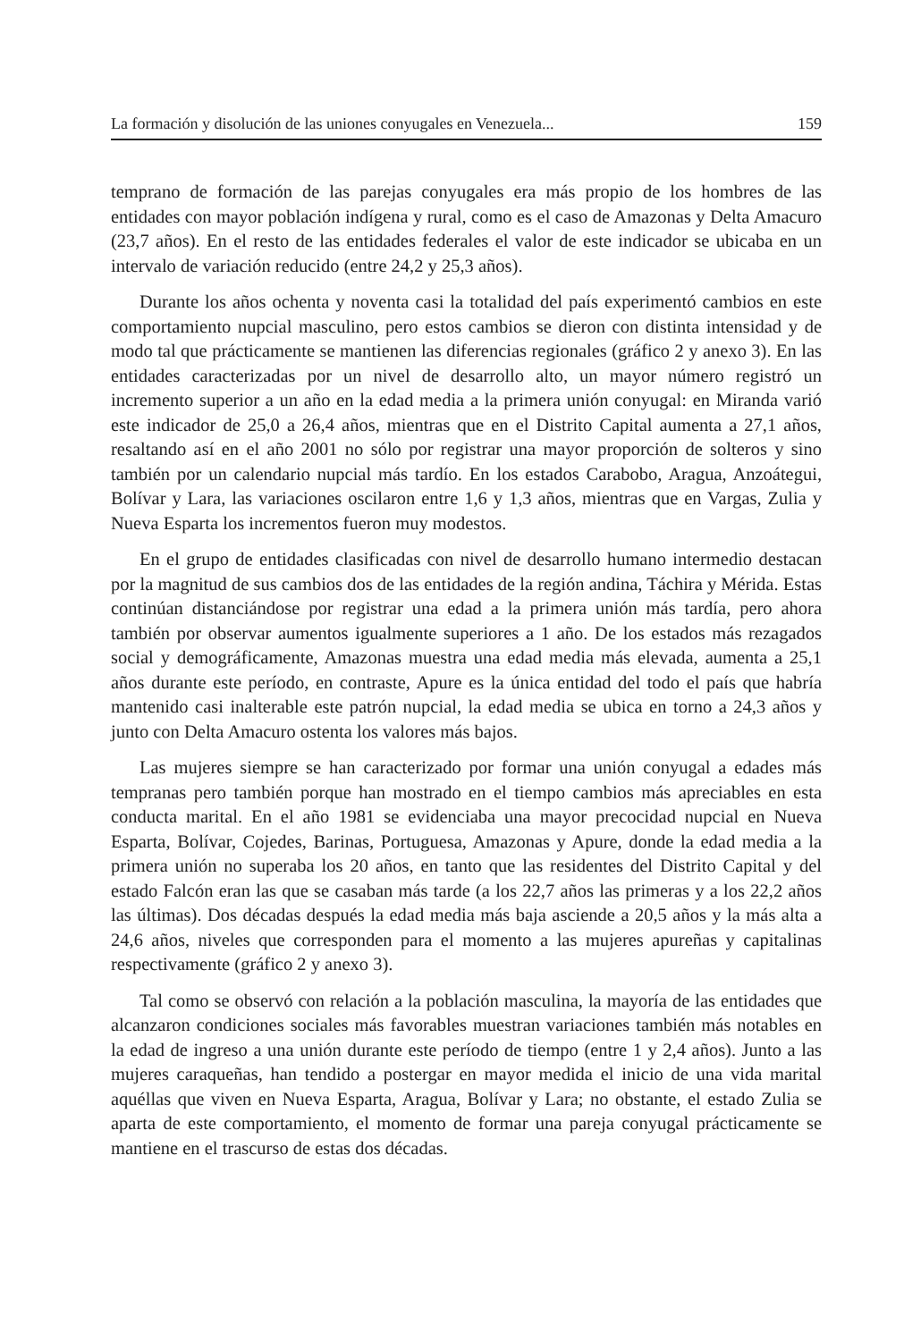La formación y disolución de las uniones conyugales en Venezuela... 159
temprano de formación de las parejas conyugales era más propio de los hombres de las entidades con mayor población indígena y rural, como es el caso de Amazonas y Delta Amacuro (23,7 años). En el resto de las entidades federales el valor de este indicador se ubicaba en un intervalo de variación reducido (entre 24,2 y 25,3 años).
Durante los años ochenta y noventa casi la totalidad del país experimentó cambios en este comportamiento nupcial masculino, pero estos cambios se dieron con distinta intensidad y de modo tal que prácticamente se mantienen las diferencias regionales (gráfico 2 y anexo 3). En las entidades caracterizadas por un nivel de desarrollo alto, un mayor número registró un incremento superior a un año en la edad media a la primera unión conyugal: en Miranda varió este indicador de 25,0 a 26,4 años, mientras que en el Distrito Capital aumenta a 27,1 años, resaltando así en el año 2001 no sólo por registrar una mayor proporción de solteros y sino también por un calendario nupcial más tardío. En los estados Carabobo, Aragua, Anzoátegui, Bolívar y Lara, las variaciones oscilaron entre 1,6 y 1,3 años, mientras que en Vargas, Zulia y Nueva Esparta los incrementos fueron muy modestos.
En el grupo de entidades clasificadas con nivel de desarrollo humano intermedio destacan por la magnitud de sus cambios dos de las entidades de la región andina, Táchira y Mérida. Estas continúan distanciándose por registrar una edad a la primera unión más tardía, pero ahora también por observar aumentos igualmente superiores a 1 año. De los estados más rezagados social y demográficamente, Amazonas muestra una edad media más elevada, aumenta a 25,1 años durante este período, en contraste, Apure es la única entidad del todo el país que habría mantenido casi inalterable este patrón nupcial, la edad media se ubica en torno a 24,3 años y junto con Delta Amacuro ostenta los valores más bajos.
Las mujeres siempre se han caracterizado por formar una unión conyugal a edades más tempranas pero también porque han mostrado en el tiempo cambios más apreciables en esta conducta marital. En el año 1981 se evidenciaba una mayor precocidad nupcial en Nueva Esparta, Bolívar, Cojedes, Barinas, Portuguesa, Amazonas y Apure, donde la edad media a la primera unión no superaba los 20 años, en tanto que las residentes del Distrito Capital y del estado Falcón eran las que se casaban más tarde (a los 22,7 años las primeras y a los 22,2 años las últimas). Dos décadas después la edad media más baja asciende a 20,5 años y la más alta a 24,6 años, niveles que corresponden para el momento a las mujeres apureñas y capitalinas respectivamente (gráfico 2 y anexo 3).
Tal como se observó con relación a la población masculina, la mayoría de las entidades que alcanzaron condiciones sociales más favorables muestran variaciones también más notables en la edad de ingreso a una unión durante este período de tiempo (entre 1 y 2,4 años). Junto a las mujeres caraqueñas, han tendido a postergar en mayor medida el inicio de una vida marital aquéllas que viven en Nueva Esparta, Aragua, Bolívar y Lara; no obstante, el estado Zulia se aparta de este comportamiento, el momento de formar una pareja conyugal prácticamente se mantiene en el trascurso de estas dos décadas.